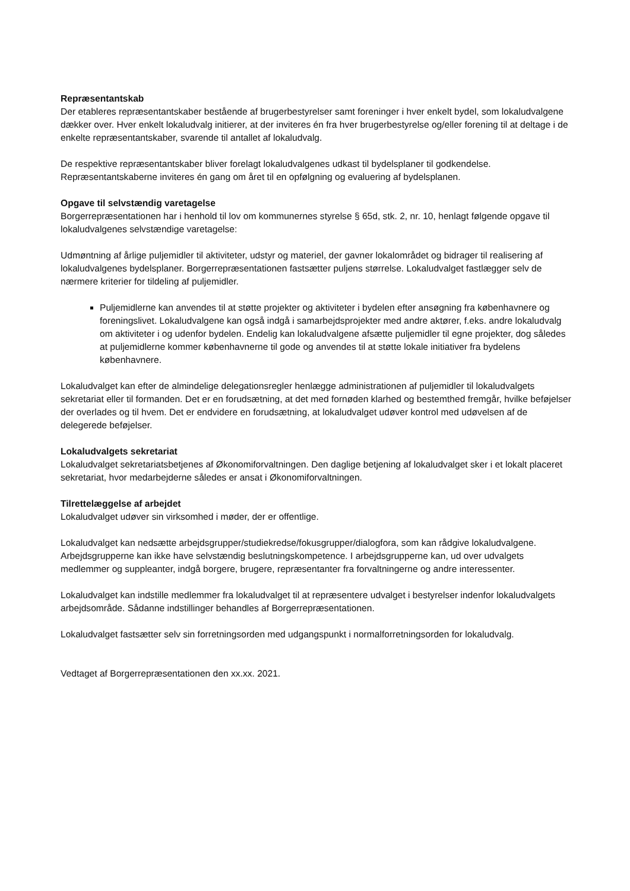Repræsentantskab
Der etableres repræsentantskaber bestående af brugerbestyrelser samt foreninger i hver enkelt bydel, som lokaludvalgene dækker over. Hver enkelt lokaludvalg initierer, at der inviteres én fra hver brugerbestyrelse og/eller forening til at deltage i de enkelte repræsentantskaber, svarende til antallet af lokaludvalg.
De respektive repræsentantskaber bliver forelagt lokaludvalgenes udkast til bydelsplaner til godkendelse. Repræsentantskaberne inviteres én gang om året til en opfølgning og evaluering af bydelsplanen.
Opgave til selvstændig varetagelse
Borgerrepræsentationen har i henhold til lov om kommunernes styrelse § 65d, stk. 2, nr. 10, henlagt følgende opgave til lokaludvalgenes selvstændige varetagelse:
Udmøntning af årlige puljemidler til aktiviteter, udstyr og materiel, der gavner lokalområdet og bidrager til realisering af lokaludvalgenes bydelsplaner. Borgerrepræsentationen fastsætter puljens størrelse. Lokaludvalget fastlægger selv de nærmere kriterier for tildeling af puljemidler.
Puljemidlerne kan anvendes til at støtte projekter og aktiviteter i bydelen efter ansøgning fra københavnere og foreningslivet. Lokaludvalgene kan også indgå i samarbejdsprojekter med andre aktører, f.eks. andre lokaludvalg om aktiviteter i og udenfor bydelen. Endelig kan lokaludvalgene afsætte puljemidler til egne projekter, dog således at puljemidlerne kommer københavnerne til gode og anvendes til at støtte lokale initiativer fra bydelens københavnere.
Lokaludvalget kan efter de almindelige delegationsregler henlægge administrationen af puljemidler til lokaludvalgets sekretariat eller til formanden. Det er en forudsætning, at det med fornøden klarhed og bestemthed fremgår, hvilke beføjelser der overlades og til hvem. Det er endvidere en forudsætning, at lokaludvalget udøver kontrol med udøvelsen af de delegerede beføjelser.
Lokaludvalgets sekretariat
Lokaludvalget sekretariatsbetjenes af Økonomiforvaltningen. Den daglige betjening af lokaludvalget sker i et lokalt placeret sekretariat, hvor medarbejderne således er ansat i Økonomiforvaltningen.
Tilrettelæggelse af arbejdet
Lokaludvalget udøver sin virksomhed i møder, der er offentlige.
Lokaludvalget kan nedsætte arbejdsgrupper/studiekredse/fokusgrupper/dialogfora, som kan rådgive lokaludvalgene. Arbejdsgrupperne kan ikke have selvstændig beslutningskompetence. I arbejdsgrupperne kan, ud over udvalgets medlemmer og suppleanter, indgå borgere, brugere, repræsentanter fra forvaltningerne og andre interessenter.
Lokaludvalget kan indstille medlemmer fra lokaludvalget til at repræsentere udvalget i bestyrelser indenfor lokaludvalgets arbejdsområde. Sådanne indstillinger behandles af Borgerrepræsentationen.
Lokaludvalget fastsætter selv sin forretningsorden med udgangspunkt i normalforretningsorden for lokaludvalg.
Vedtaget af Borgerrepræsentationen den xx.xx. 2021.